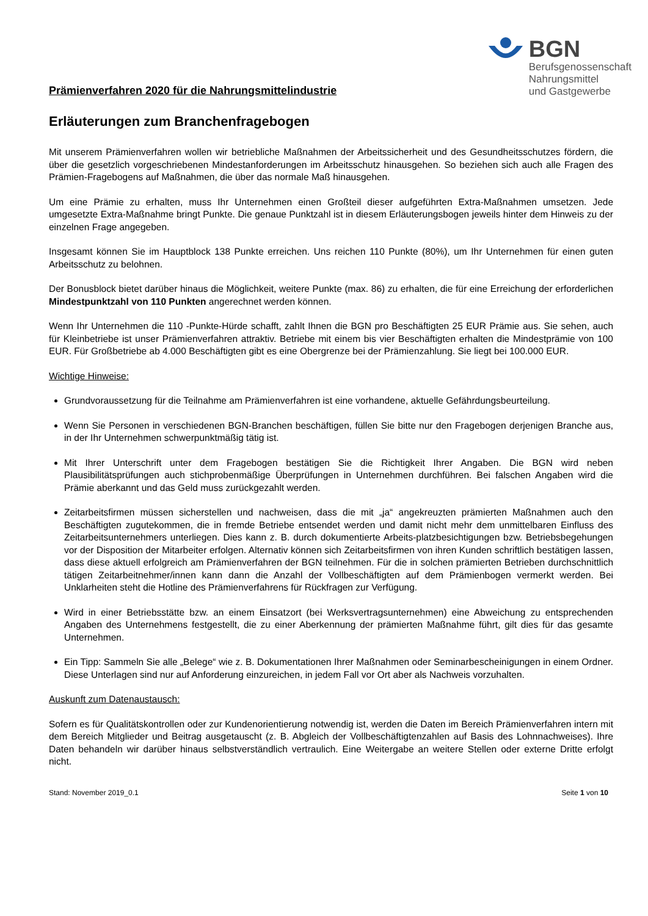BGN
Berufsgenossenschaft
Nahrungsmittel
und Gastgewerbe
Prämienverfahren 2020 für die Nahrungsmittelindustrie
Erläuterungen zum Branchenfragebogen
Mit unserem Prämienverfahren wollen wir betriebliche Maßnahmen der Arbeitssicherheit und des Gesundheitsschutzes fördern, die über die gesetzlich vorgeschriebenen Mindestanforderungen im Arbeitsschutz hinausgehen. So beziehen sich auch alle Fragen des Prämien-Fragebogens auf Maßnahmen, die über das normale Maß hinausgehen.
Um eine Prämie zu erhalten, muss Ihr Unternehmen einen Großteil dieser aufgeführten Extra-Maßnahmen umsetzen. Jede umgesetzte Extra-Maßnahme bringt Punkte. Die genaue Punktzahl ist in diesem Erläuterungsbogen jeweils hinter dem Hinweis zu der einzelnen Frage angegeben.
Insgesamt können Sie im Hauptblock 138 Punkte erreichen. Uns reichen 110 Punkte (80%), um Ihr Unternehmen für einen guten Arbeitsschutz zu belohnen.
Der Bonusblock bietet darüber hinaus die Möglichkeit, weitere Punkte (max. 86) zu erhalten, die für eine Erreichung der erforderlichen Mindestpunktzahl von 110 Punkten angerechnet werden können.
Wenn Ihr Unternehmen die 110 -Punkte-Hürde schafft, zahlt Ihnen die BGN pro Beschäftigten 25 EUR Prämie aus. Sie sehen, auch für Kleinbetriebe ist unser Prämienverfahren attraktiv. Betriebe mit einem bis vier Beschäftigten erhalten die Mindestprämie von 100 EUR. Für Großbetriebe ab 4.000 Beschäftigten gibt es eine Obergrenze bei der Prämienzahlung. Sie liegt bei 100.000 EUR.
Wichtige Hinweise:
Grundvoraussetzung für die Teilnahme am Prämienverfahren ist eine vorhandene, aktuelle Gefährdungsbeurteilung.
Wenn Sie Personen in verschiedenen BGN-Branchen beschäftigen, füllen Sie bitte nur den Fragebogen derjenigen Branche aus, in der Ihr Unternehmen schwerpunktmäßig tätig ist.
Mit Ihrer Unterschrift unter dem Fragebogen bestätigen Sie die Richtigkeit Ihrer Angaben. Die BGN wird neben Plausibilitätsprüfungen auch stichprobenmäßige Überprüfungen in Unternehmen durchführen. Bei falschen Angaben wird die Prämie aberkannt und das Geld muss zurückgezahlt werden.
Zeitarbeitsfirmen müssen sicherstellen und nachweisen, dass die mit „ja“ angekreuzten prämierten Maßnahmen auch den Beschäftigten zugutekommen, die in fremde Betriebe entsendet werden und damit nicht mehr dem unmittelbaren Einfluss des Zeitarbeitsunternehmers unterliegen. Dies kann z. B. durch dokumentierte Arbeits-platzbesichtigungen bzw. Betriebsbegehungen vor der Disposition der Mitarbeiter erfolgen. Alternativ können sich Zeitarbeitsfirmen von ihren Kunden schriftlich bestätigen lassen, dass diese aktuell erfolgreich am Prämienverfahren der BGN teilnehmen. Für die in solchen prämierten Betrieben durchschnittlich tätigen Zeitarbeitnehmer/innen kann dann die Anzahl der Vollbeschäftigten auf dem Prämienbogen vermerkt werden. Bei Unklarheiten steht die Hotline des Prämienverfahrens für Rückfragen zur Verfügung.
Wird in einer Betriebsstätte bzw. an einem Einsatzort (bei Werksvertragsunternehmen) eine Abweichung zu entsprechenden Angaben des Unternehmens festgestellt, die zu einer Aberkennung der prämierten Maßnahme führt, gilt dies für das gesamte Unternehmen.
Ein Tipp: Sammeln Sie alle „Belege“ wie z. B. Dokumentationen Ihrer Maßnahmen oder Seminarbescheinigungen in einem Ordner. Diese Unterlagen sind nur auf Anforderung einzureichen, in jedem Fall vor Ort aber als Nachweis vorzuhalten.
Auskunft zum Datenaustausch:
Sofern es für Qualitätskontrollen oder zur Kundenorientierung notwendig ist, werden die Daten im Bereich Prämienverfahren intern mit dem Bereich Mitglieder und Beitrag ausgetauscht (z. B. Abgleich der Vollbeschäftigtenzahlen auf Basis des Lohnnachweises). Ihre Daten behandeln wir darüber hinaus selbstverständlich vertraulich. Eine Weitergabe an weitere Stellen oder externe Dritte erfolgt nicht.
Stand: November 2019_0.1 Seite 1 von 10